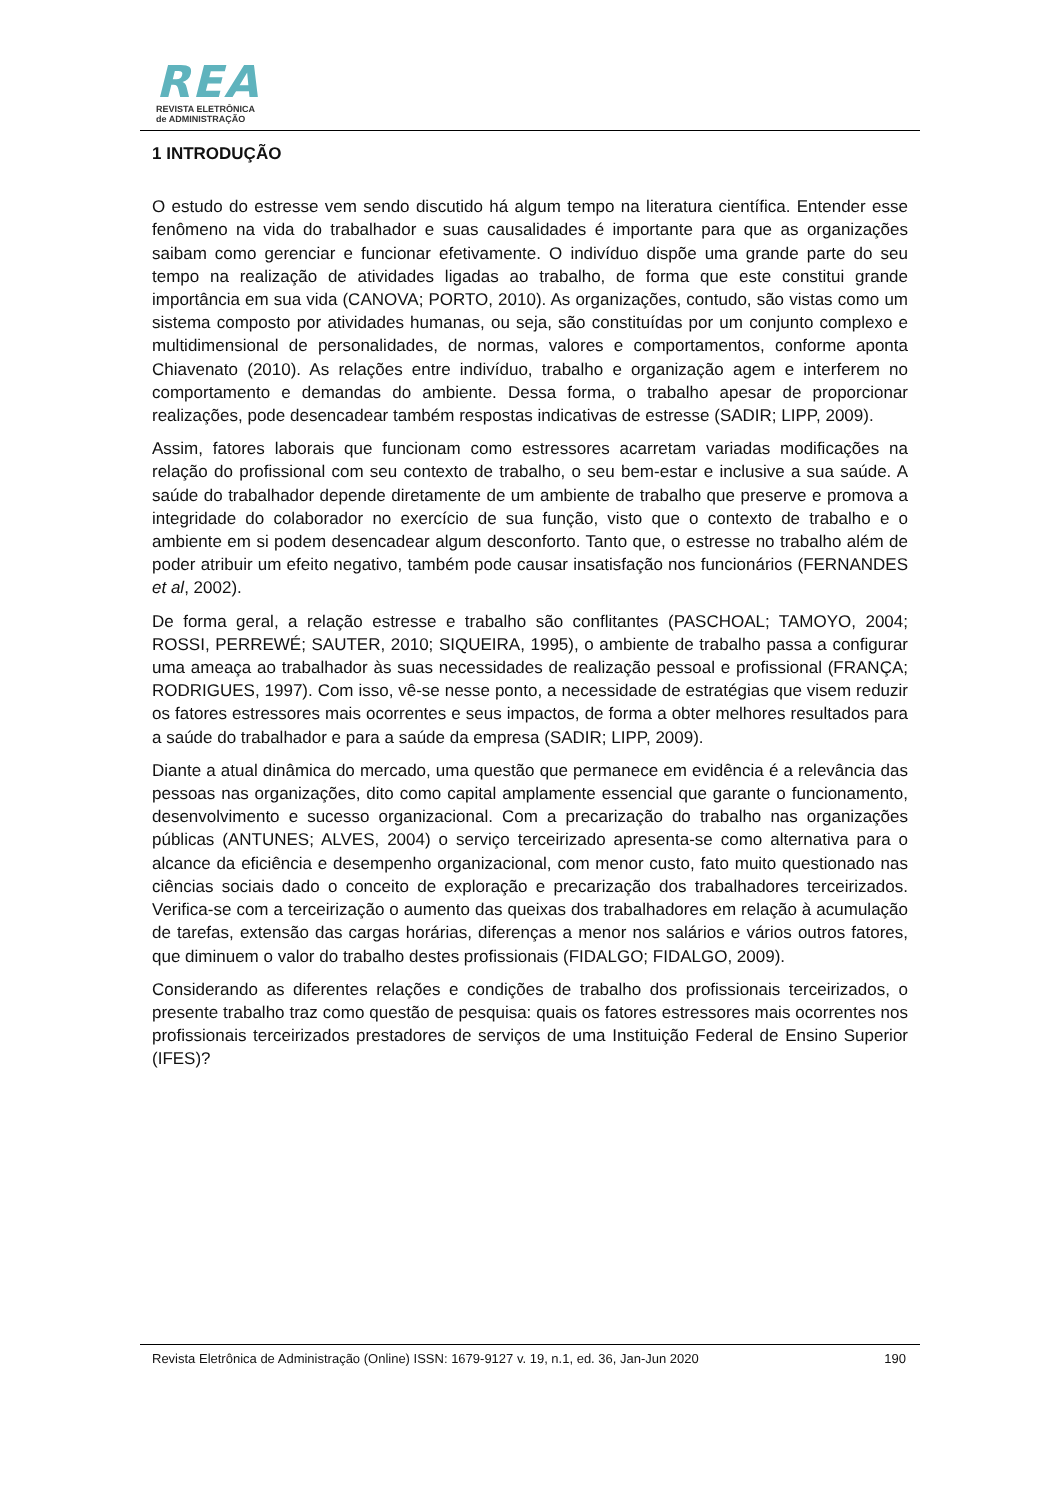REA
REVISTA ELETRÔNICA
de ADMINISTRAÇÃO
1 INTRODUÇÃO
O estudo do estresse vem sendo discutido há algum tempo na literatura científica. Entender esse fenômeno na vida do trabalhador e suas causalidades é importante para que as organizações saibam como gerenciar e funcionar efetivamente. O indivíduo dispõe uma grande parte do seu tempo na realização de atividades ligadas ao trabalho, de forma que este constitui grande importância em sua vida (CANOVA; PORTO, 2010). As organizações, contudo, são vistas como um sistema composto por atividades humanas, ou seja, são constituídas por um conjunto complexo e multidimensional de personalidades, de normas, valores e comportamentos, conforme aponta Chiavenato (2010). As relações entre indivíduo, trabalho e organização agem e interferem no comportamento e demandas do ambiente. Dessa forma, o trabalho apesar de proporcionar realizações, pode desencadear também respostas indicativas de estresse (SADIR; LIPP, 2009).
Assim, fatores laborais que funcionam como estressores acarretam variadas modificações na relação do profissional com seu contexto de trabalho, o seu bem-estar e inclusive a sua saúde. A saúde do trabalhador depende diretamente de um ambiente de trabalho que preserve e promova a integridade do colaborador no exercício de sua função, visto que o contexto de trabalho e o ambiente em si podem desencadear algum desconforto. Tanto que, o estresse no trabalho além de poder atribuir um efeito negativo, também pode causar insatisfação nos funcionários (FERNANDES et al, 2002).
De forma geral, a relação estresse e trabalho são conflitantes (PASCHOAL; TAMOYO, 2004; ROSSI, PERREWÉ; SAUTER, 2010; SIQUEIRA, 1995), o ambiente de trabalho passa a configurar uma ameaça ao trabalhador às suas necessidades de realização pessoal e profissional (FRANÇA; RODRIGUES, 1997). Com isso, vê-se nesse ponto, a necessidade de estratégias que visem reduzir os fatores estressores mais ocorrentes e seus impactos, de forma a obter melhores resultados para a saúde do trabalhador e para a saúde da empresa (SADIR; LIPP, 2009).
Diante a atual dinâmica do mercado, uma questão que permanece em evidência é a relevância das pessoas nas organizações, dito como capital amplamente essencial que garante o funcionamento, desenvolvimento e sucesso organizacional. Com a precarização do trabalho nas organizações públicas (ANTUNES; ALVES, 2004) o serviço terceirizado apresenta-se como alternativa para o alcance da eficiência e desempenho organizacional, com menor custo, fato muito questionado nas ciências sociais dado o conceito de exploração e precarização dos trabalhadores terceirizados. Verifica-se com a terceirização o aumento das queixas dos trabalhadores em relação à acumulação de tarefas, extensão das cargas horárias, diferenças a menor nos salários e vários outros fatores, que diminuem o valor do trabalho destes profissionais (FIDALGO; FIDALGO, 2009).
Considerando as diferentes relações e condições de trabalho dos profissionais terceirizados, o presente trabalho traz como questão de pesquisa: quais os fatores estressores mais ocorrentes nos profissionais terceirizados prestadores de serviços de uma Instituição Federal de Ensino Superior (IFES)?
Revista Eletrônica de Administração (Online) ISSN: 1679-9127 v. 19, n.1, ed. 36, Jan-Jun 2020 190